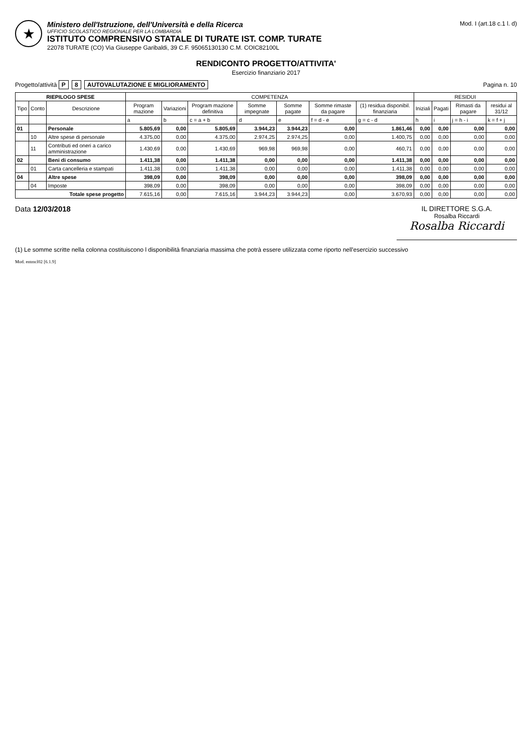★
Ministero dell'Istruzione, dell'Università e della Ricerca
UFFICIO SCOLASTICO REGIONALE PER LA LOMBARDIA
ISTITUTO COMPRENSIVO STATALE DI TURATE IST. COMP. TURATE
22078 TURATE (CO) Via Giuseppe Garibaldi, 39 C.F. 95065130130 C.M. COIC82100L
Mod. I (art.18 c.1 l. d)
RENDICONTO PROGETTO/ATTIVITA'
Esercizio finanziario 2017
Progetto/attività P 8 AUTOVALUTAZIONE E MIGLIORAMENTO
Pagina n. 10
| RIEPILOGO SPESE | | | COMPETENZA | | | | | | | RESIDUI | | | |
| --- | --- | --- | --- | --- | --- | --- | --- | --- | --- | --- | --- | --- | --- |
| Tipo | Conto | Descrizione | Program mazione | Variazioni | Program mazione definitiva | Somme impegnate | Somme pagate | Somme rimaste da pagare | (1) residua disponibil. finanziaria | Iniziali | Pagati | Rimasti da pagare | residui al 31/12 |
| | | | a | b | c = a + b | d | e | f = d - e | g = c - d | h | i | j = h - i | k = f + j |
| 01 | | Personale | 5.805,69 | 0,00 | 5.805,69 | 3.944,23 | 3.944,23 | 0,00 | 1.861,46 | 0,00 | 0,00 | 0,00 | 0,00 |
| | 10 | Altre spese di personale | 4.375,00 | 0,00 | 4.375,00 | 2.974,25 | 2.974,25 | 0,00 | 1.400,75 | 0,00 | 0,00 | 0,00 | 0,00 |
| | 11 | Contributi ed oneri a carico amministrazione | 1.430,69 | 0,00 | 1.430,69 | 969,98 | 969,98 | 0,00 | 460,71 | 0,00 | 0,00 | 0,00 | 0,00 |
| 02 | | Beni di consumo | 1.411,38 | 0,00 | 1.411,38 | 0,00 | 0,00 | 0,00 | 1.411,38 | 0,00 | 0,00 | 0,00 | 0,00 |
| | 01 | Carta cancelleria e stampati | 1.411,38 | 0,00 | 1.411,38 | 0,00 | 0,00 | 0,00 | 1.411,38 | 0,00 | 0,00 | 0,00 | 0,00 |
| 04 | | Altre spese | 398,09 | 0,00 | 398,09 | 0,00 | 0,00 | 0,00 | 398,09 | 0,00 | 0,00 | 0,00 | 0,00 |
| | 04 | Imposte | 398,09 | 0,00 | 398,09 | 0,00 | 0,00 | 0,00 | 398,09 | 0,00 | 0,00 | 0,00 | 0,00 |
| Totale spese progetto | | | 7.615,16 | 0,00 | 7.615,16 | 3.944,23 | 3.944,23 | 0,00 | 3.670,93 | 0,00 | 0,00 | 0,00 | 0,00 |
Data 12/03/2018 IL DIRETTORE S.G.A.
Rosalba Riccardi
Rosalba Riccardi
(1) Le somme scritte nella colonna costituiscono l disponibilità finanziaria massima che potrà essere utilizzata come riporto nell'esercizio successivo
Mod. entmcl02 [6.1.9]